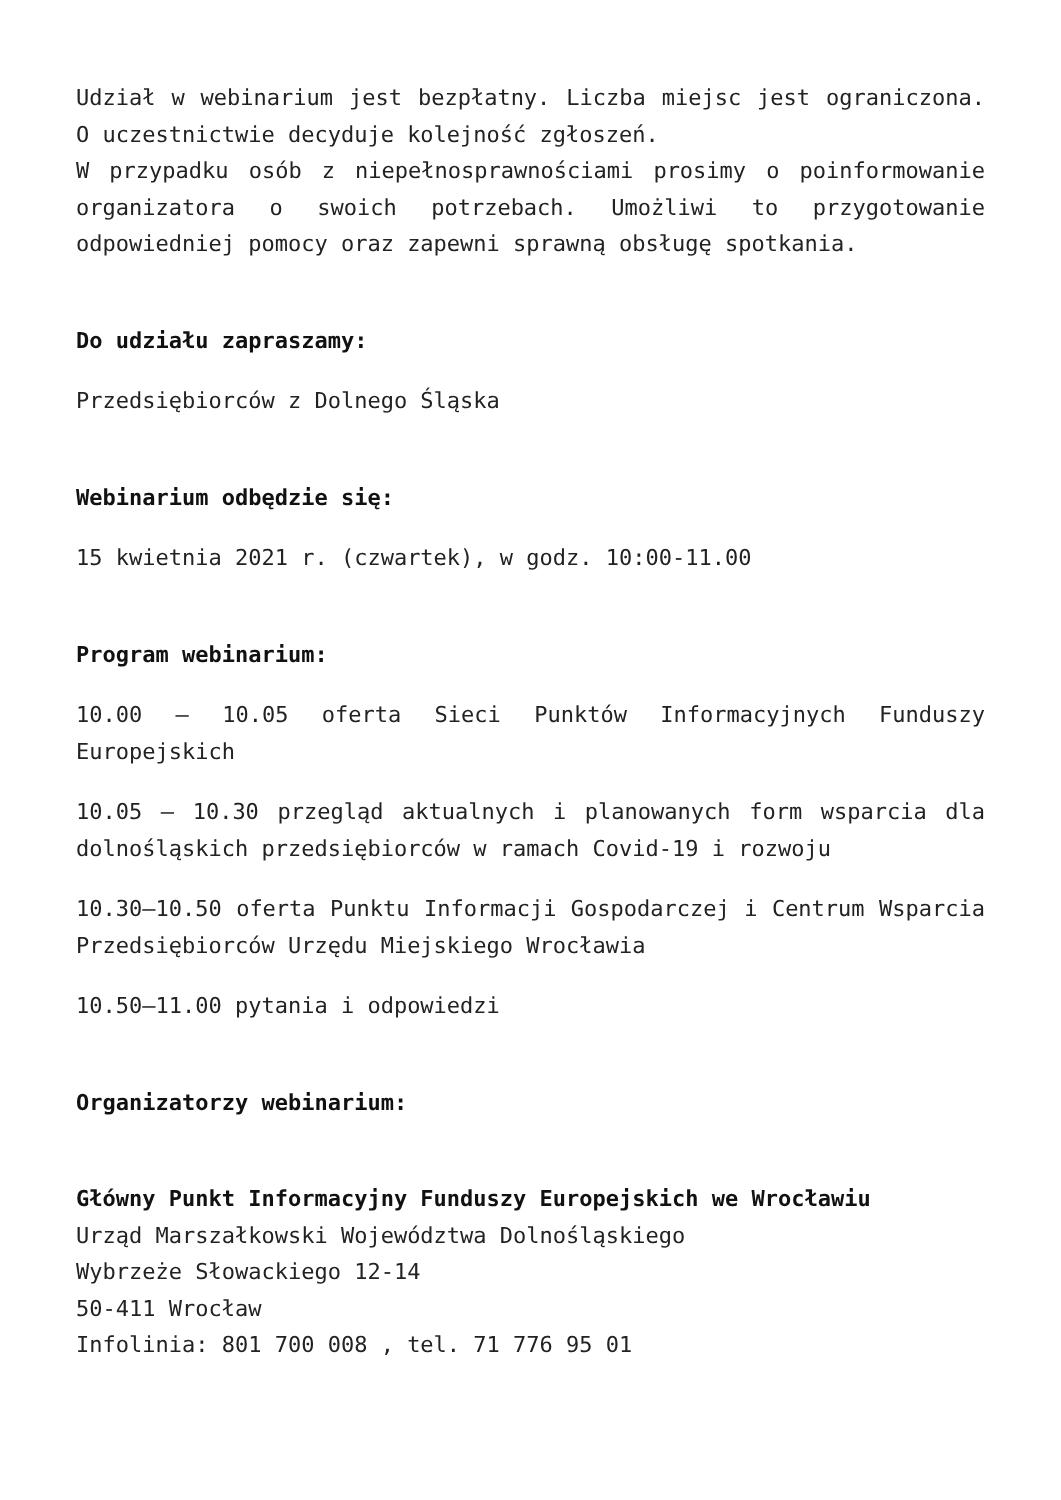Udział w webinarium jest bezpłatny. Liczba miejsc jest ograniczona. O uczestnictwie decyduje kolejność zgłoszeń.
W przypadku osób z niepełnosprawnościami prosimy o poinformowanie organizatora o swoich potrzebach. Umożliwi to przygotowanie odpowiedniej pomocy oraz zapewni sprawną obsługę spotkania.
Do udziału zapraszamy:
Przedsiębiorców z Dolnego Śląska
Webinarium odbędzie się:
15 kwietnia 2021 r. (czwartek), w godz. 10:00-11.00
Program webinarium:
10.00 – 10.05 oferta Sieci Punktów Informacyjnych Funduszy Europejskich
10.05 – 10.30 przegląd aktualnych i planowanych form wsparcia dla dolnośląskich przedsiębiorców w ramach Covid-19 i rozwoju
10.30–10.50 oferta Punktu Informacji Gospodarczej i Centrum Wsparcia Przedsiębiorców Urzędu Miejskiego Wrocławia
10.50–11.00 pytania i odpowiedzi
Organizatorzy webinarium:
Główny Punkt Informacyjny Funduszy Europejskich we Wrocławiu
Urząd Marszałkowski Województwa Dolnośląskiego
Wybrzeże Słowackiego 12-14
50-411 Wrocław
Infolinia: 801 700 008 , tel. 71 776 95 01